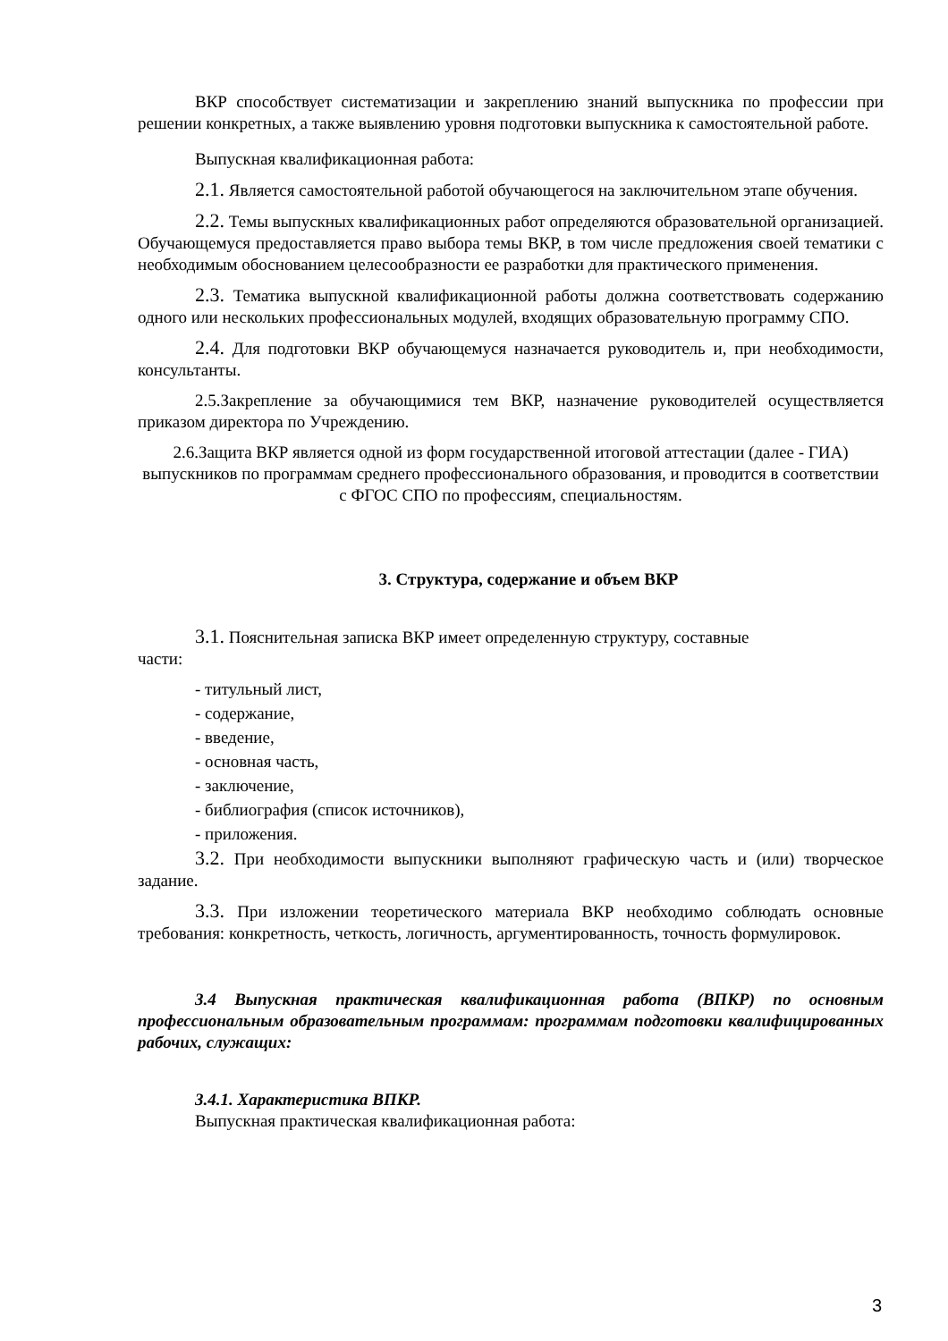ВКР способствует систематизации и закреплению знаний выпускника по профессии при решении конкретных, а также выявлению уровня подготовки выпускника к самостоятельной работе.
Выпускная квалификационная работа:
2.1. Является самостоятельной работой обучающегося на заключительном этапе обучения.
2.2. Темы выпускных квалификационных работ определяются образовательной организацией. Обучающемуся предоставляется право выбора темы ВКР, в том числе предложения своей тематики с необходимым обоснованием целесообразности ее разработки для практического применения.
2.3. Тематика выпускной квалификационной работы должна соответствовать содержанию одного или нескольких профессиональных модулей, входящих образовательную программу СПО.
2.4. Для подготовки ВКР обучающемуся назначается руководитель и, при необходимости, консультанты.
2.5.Закрепление за обучающимися тем ВКР, назначение руководителей осуществляется приказом директора по Учреждению.
2.6.Защита ВКР является одной из форм государственной итоговой аттестации (далее - ГИА) выпускников по программам среднего профессионального образования, и проводится в соответствии с ФГОС СПО по профессиям, специальностям.
3. Структура, содержание и объем ВКР
3.1. Пояснительная записка ВКР имеет определенную структуру, составные
части:
- титульный лист,
- содержание,
- введение,
- основная часть,
- заключение,
- библиография (список источников),
- приложения.
3.2. При необходимости выпускники выполняют графическую часть и (или) творческое задание.
3.3. При изложении теоретического материала ВКР необходимо соблюдать основные требования: конкретность, четкость, логичность, аргументированность, точность формулировок.
3.4 Выпускная практическая квалификационная работа (ВПКР) по основным профессиональным образовательным программам: программам подготовки квалифицированных рабочих, служащих:
3.4.1. Характеристика ВПКР.
Выпускная практическая квалификационная работа:
3